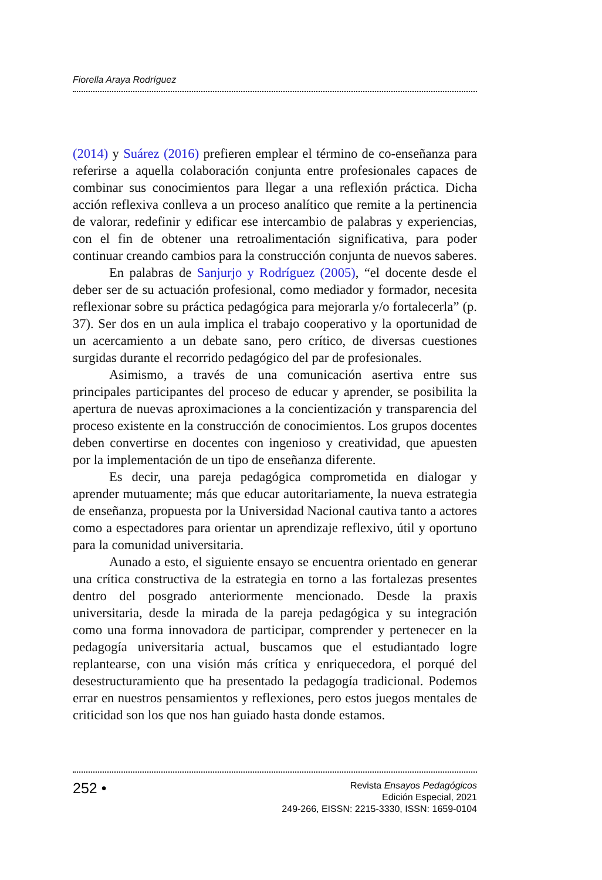Fiorella Araya Rodríguez
(2014) y Suárez (2016) prefieren emplear el término de co-enseñanza para referirse a aquella colaboración conjunta entre profesionales capaces de combinar sus conocimientos para llegar a una reflexión práctica. Dicha acción reflexiva conlleva a un proceso analítico que remite a la pertinencia de valorar, redefinir y edificar ese intercambio de palabras y experiencias, con el fin de obtener una retroalimentación significativa, para poder continuar creando cambios para la construcción conjunta de nuevos saberes.
En palabras de Sanjurjo y Rodríguez (2005), “el docente desde el deber ser de su actuación profesional, como mediador y formador, necesita reflexionar sobre su práctica pedagógica para mejorarla y/o fortalecerla” (p. 37). Ser dos en un aula implica el trabajo cooperativo y la oportunidad de un acercamiento a un debate sano, pero crítico, de diversas cuestiones surgidas durante el recorrido pedagógico del par de profesionales.
Asimismo, a través de una comunicación asertiva entre sus principales participantes del proceso de educar y aprender, se posibilita la apertura de nuevas aproximaciones a la concientización y transparencia del proceso existente en la construcción de conocimientos. Los grupos docentes deben convertirse en docentes con ingenioso y creatividad, que apuesten por la implementación de un tipo de enseñanza diferente.
Es decir, una pareja pedagógica comprometida en dialogar y aprender mutuamente; más que educar autoritariamente, la nueva estrategia de enseñanza, propuesta por la Universidad Nacional cautiva tanto a actores como a espectadores para orientar un aprendizaje reflexivo, útil y oportuno para la comunidad universitaria.
Aunado a esto, el siguiente ensayo se encuentra orientado en generar una crítica constructiva de la estrategia en torno a las fortalezas presentes dentro del posgrado anteriormente mencionado. Desde la praxis universitaria, desde la mirada de la pareja pedagógica y su integración como una forma innovadora de participar, comprender y pertenecer en la pedagogía universitaria actual, buscamos que el estudiantado logre replantearse, con una visión más crítica y enriquecedora, el porqué del desestructuramiento que ha presentado la pedagogía tradicional. Podemos errar en nuestros pensamientos y reflexiones, pero estos juegos mentales de criticidad son los que nos han guiado hasta donde estamos.
252 •
Revista Ensayos Pedagógicos
Edición Especial, 2021
249-266, EISSN: 2215-3330, ISSN: 1659-0104